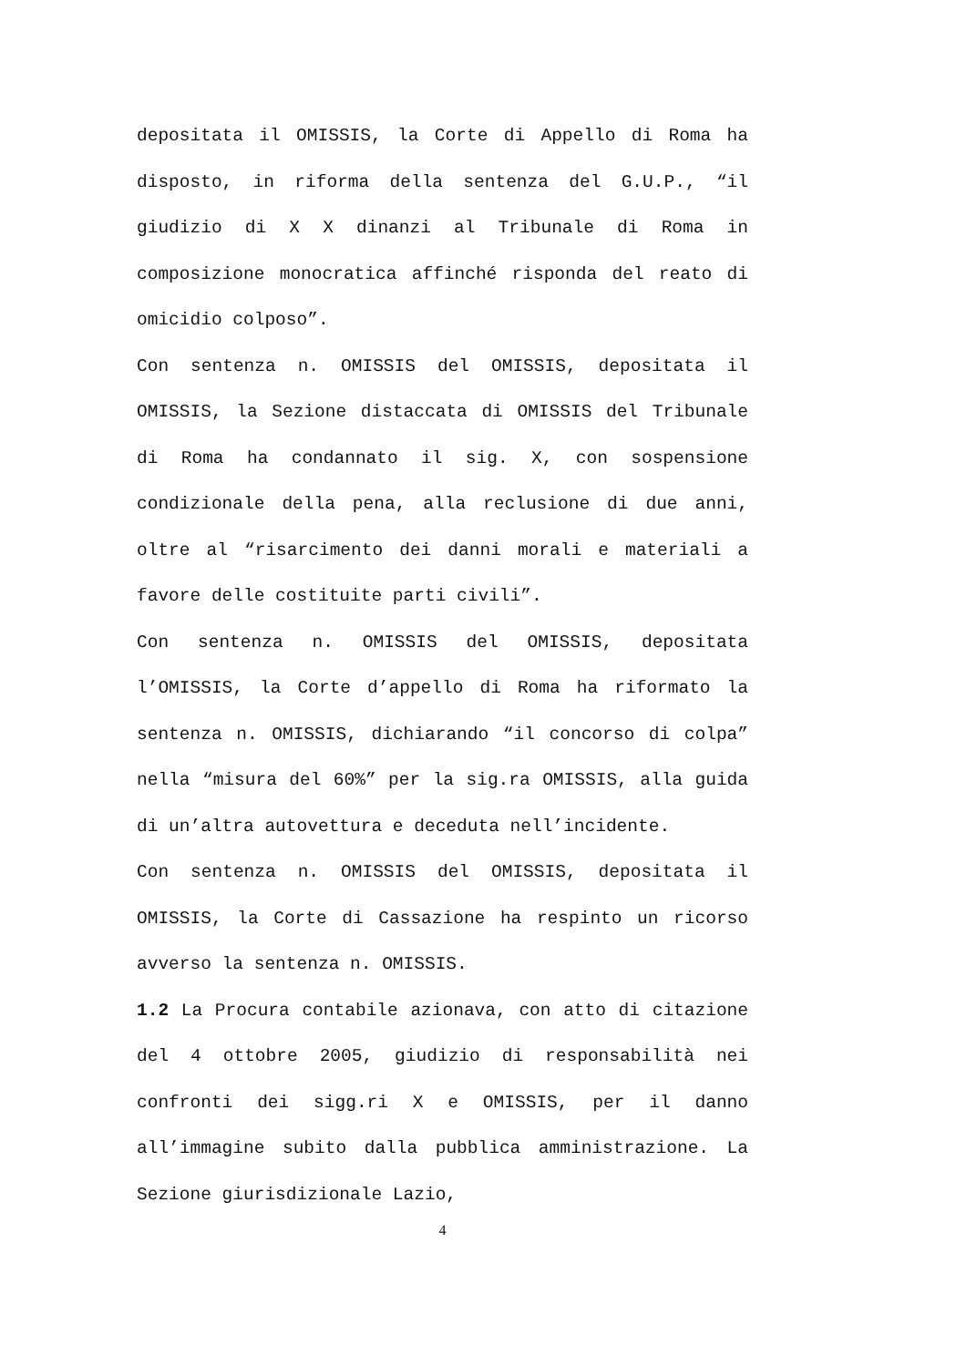depositata il OMISSIS, la Corte di Appello di Roma ha disposto, in riforma della sentenza del G.U.P., “il giudizio di X X dinanzi al Tribunale di Roma in composizione monocratica affinché risponda del reato di omicidio colposo”.
Con sentenza n. OMISSIS del OMISSIS, depositata il OMISSIS, la Sezione distaccata di OMISSIS del Tribunale di Roma ha condannato il sig. X, con sospensione condizionale della pena, alla reclusione di due anni, oltre al “risarcimento dei danni morali e materiali a favore delle costituite parti civili”.
Con sentenza n. OMISSIS del OMISSIS, depositata l’OMISSIS, la Corte d’appello di Roma ha riformato la sentenza n. OMISSIS, dichiarando “il concorso di colpa” nella “misura del 60%” per la sig.ra OMISSIS, alla guida di un’altra autovettura e deceduta nell’incidente.
Con sentenza n. OMISSIS del OMISSIS, depositata il OMISSIS, la Corte di Cassazione ha respinto un ricorso avverso la sentenza n. OMISSIS.
1.2 La Procura contabile azionava, con atto di citazione del 4 ottobre 2005, giudizio di responsabilità nei confronti dei sigg.ri X e OMISSIS, per il danno all’immagine subito dalla pubblica amministrazione. La Sezione giurisdizionale Lazio,
4